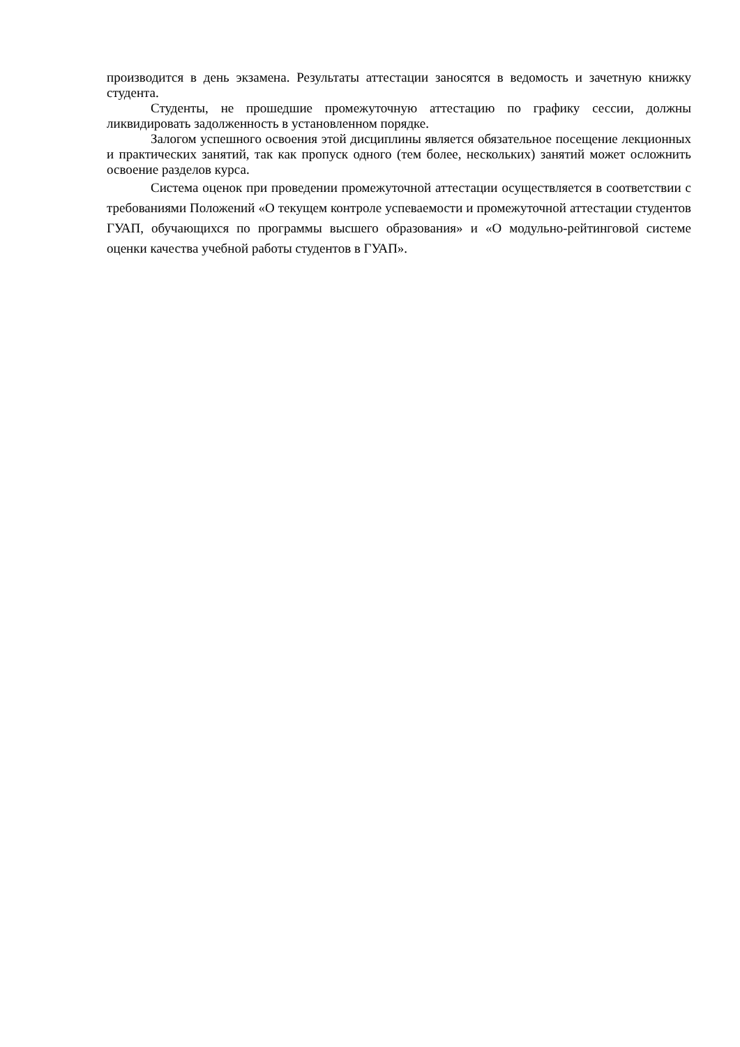производится в день экзамена. Результаты аттестации заносятся в ведомость и зачетную книжку студента.
Студенты, не прошедшие промежуточную аттестацию по графику сессии, должны ликвидировать задолженность в установленном порядке.
Залогом успешного освоения этой дисциплины является обязательное посещение лекционных и практических занятий, так как пропуск одного (тем более, нескольких) занятий может осложнить освоение разделов курса.
Система оценок при проведении промежуточной аттестации осуществляется в соответствии с требованиями Положений «О текущем контроле успеваемости и промежуточной аттестации студентов ГУАП, обучающихся по программы высшего образования» и «О модульно-рейтинговой системе оценки качества учебной работы студентов в ГУАП».